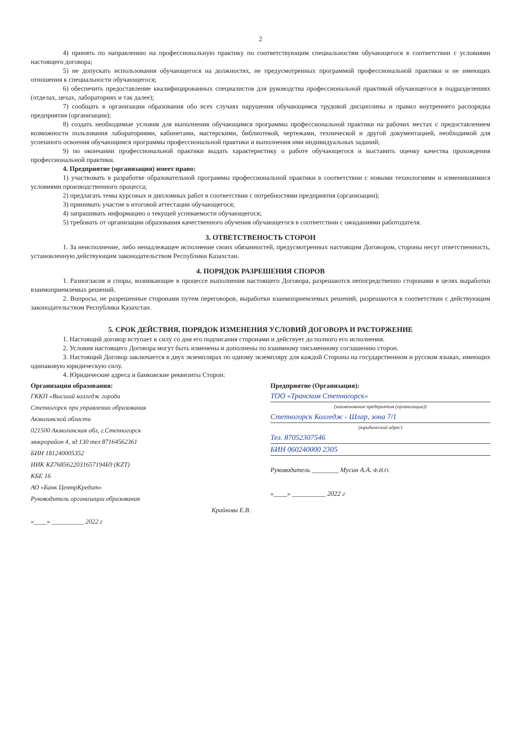2
4) принять по направлению на профессиональную практику по соответствующим специальностям обучающегося в соответствии с условиями настоящего договора;
5) не допускать использования обучающегося на должностях, не предусмотренных программой профессиональной практики и не имеющих отношения к специальности обучающегося;
6) обеспечить предоставление квалифицированных специалистов для руководства профессиональной практикой обучающегося в подразделениях (отделах, цехах, лабораториях и так далее);
7) сообщать в организации образования обо всех случаях нарушения обучающимся трудовой дисциплины и правил внутреннего распорядка предприятия (организации);
8) создать необходимые условия для выполнения обучающимся программы профессиональной практики на рабочих местах с предоставлением возможности пользования лабораториями, кабинетами, мастерскими, библиотекой, чертежами, технической и другой документацией, необходимой для успешного освоения обучающимся программы профессиональной практики и выполнения ими индивидуальных заданий;
9) по окончании профессиональной практики выдать характеристику о работе обучающегося и выставить оценку качества прохождения профессиональной практики.
4. Предприятие (организация) имеет право:
1) участвовать в разработке образовательной программы профессиональной практики в соответствии с новыми технологиями и изменившимися условиями производственного процесса;
2) предлагать темы курсовых и дипломных работ в соответствии с потребностями предприятия (организации);
3) принимать участие в итоговой аттестации обучающегося;
4) запрашивать информацию о текущей успеваемости обучающегося;
5) требовать от организации образования качественного обучения обучающегося в соответствии с ожиданиями работодателя.
3. ОТВЕТСТВЕНОСТЬ СТОРОН
1. За неисполнение, либо ненадлежащее исполнение своих обязанностей, предусмотренных настоящим Договором, стороны несут ответственность, установленную действующим законодательством Республики Казахстан.
4. ПОРЯДОК РАЗРЕШЕНИЯ СПОРОВ
1. Разногласия и споры, возникающие в процессе выполнения настоящего Договора, разрешаются непосредственно сторонами в целях выработки взаимоприемлемых решений.
2. Вопросы, не разрешенные сторонами путем переговоров, выработки взаимоприемлемых решений, разрешаются в соответствии с действующим законодательством Республики Казахстан.
5. СРОК ДЕЙСТВИЯ, ПОРЯДОК ИЗМЕНЕНИЯ УСЛОВИЙ ДОГОВОРА И РАСТОРЖЕНИЕ
1. Настоящий договор вступает в силу со дня его подписания сторонами и действует до полного его исполнения.
2. Условия настоящего Договора могут быть изменены и дополнены по взаимному письменному соглашению сторон.
3. Настоящий Договор заключается в двух экземплярах по одному экземпляру для каждой Стороны на государственном и русском языках, имеющих одинаковую юридическую силу.
4. Юридические адреса и банковские реквизиты Сторон:
Организация образования:
ГККП «Высший колледж города
Степногорск при управлении образования
Акмолинской области
021500 Акмолинская обл, г.Степногорск
микрорайон 4, зд 130 тел 87164562361
БИН 181240005352
ИИК KZ7685622031657194Б9 (KZT)
КБЕ 16
АО «Банк ЦентрКредит»
Руководитель организации образования
Крайнова Е.В.
«____» __________ 2022 г
Предприятие (Организация):
ТОО «Транском Степногорск»
(наименование предприятия (организации))
Степногорск Колледж - Шлар, зона 7/1
(юридический адрес)
Тел. 87052307546
БИН 060240000 2305
Руководитель ________ Мусин А.А. Ф.И.О.
«____» __________ 2022 г